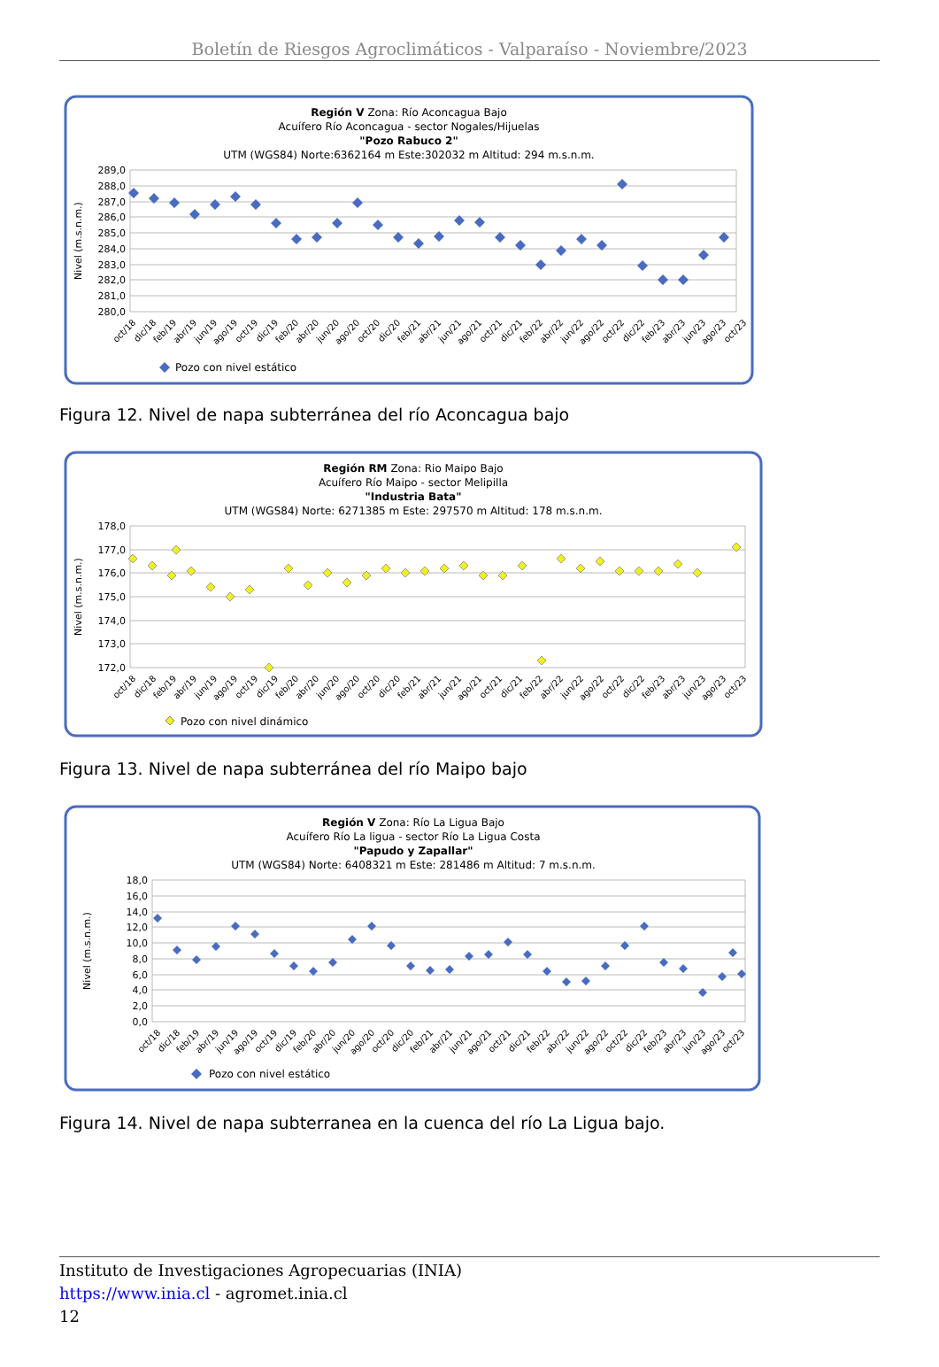Boletín de Riesgos Agroclimáticos - Valparaíso - Noviembre/2023
Región V Zona: Río Aconcagua Bajo
Acuífero Río Aconcagua - sector Nogales/Hijuelas
"Pozo Rabuco 2"
UTM (WGS84) Norte:6362164 m Este:302032 m Altitud: 294 m.s.n.m.
289,0
288,0
287,0
286,0
285,0
284,0
283,0
282,0
281,0
280,0
Nivel (m.s.n.m.)
oct/18
dic/18
feb/19
abr/19
jun/19
ago/19
oct/19
dic/19
feb/20
abr/20
jun/20
ago/20
oct/20
dic/20
feb/21
abr/21
jun/21
ago/21
oct/21
dic/21
feb/22
abr/22
jun/22
ago/22
oct/22
dic/22
feb/23
abr/23
jun/23
ago/23
oct/23
Pozo con nivel estático
Figura 12. Nivel de napa subterránea del río Aconcagua bajo
Región RM Zona: Rio Maipo Bajo
Acuífero Río Maipo - sector Melipilla
"Industria Bata"
UTM (WGS84) Norte: 6271385 m Este: 297570 m Altitud: 178 m.s.n.m.
178,0
177,0
176,0
175,0
174,0
173,0
172,0
Nivel (m.s.n.m.)
oct/18
dic/18
feb/19
abr/19
jun/19
ago/19
oct/19
dic/19
feb/20
abr/20
jun/20
ago/20
oct/20
dic/20
feb/21
abr/21
jun/21
ago/21
oct/21
dic/21
feb/22
abr/22
jun/22
ago/22
oct/22
dic/22
feb/23
abr/23
jun/23
ago/23
oct/23
Pozo con nivel dinámico
Figura 13. Nivel de napa subterránea del río Maipo bajo
Región V Zona: Río La Ligua Bajo
Acuífero Río La ligua - sector Río La Ligua Costa
"Papudo y Zapallar"
UTM (WGS84) Norte: 6408321 m Este: 281486 m Altitud: 7 m.s.n.m.
18,0
16,0
14,0
12,0
10,0
8,0
6,0
4,0
2,0
0,0
Nivel (m.s.n.m.)
oct/18
dic/18
feb/19
abr/19
jun/19
ago/19
oct/19
dic/19
feb/20
abr/20
jun/20
ago/20
oct/20
dic/20
feb/21
abr/21
jun/21
ago/21
oct/21
dic/21
feb/22
abr/22
jun/22
ago/22
oct/22
dic/22
feb/23
abr/23
jun/23
ago/23
oct/23
Pozo con nivel estático
Figura 14. Nivel de napa subterranea en la cuenca del río La Ligua bajo.
Instituto de Investigaciones Agropecuarias (INIA)
https://www.inia.cl - agromet.inia.cl
12